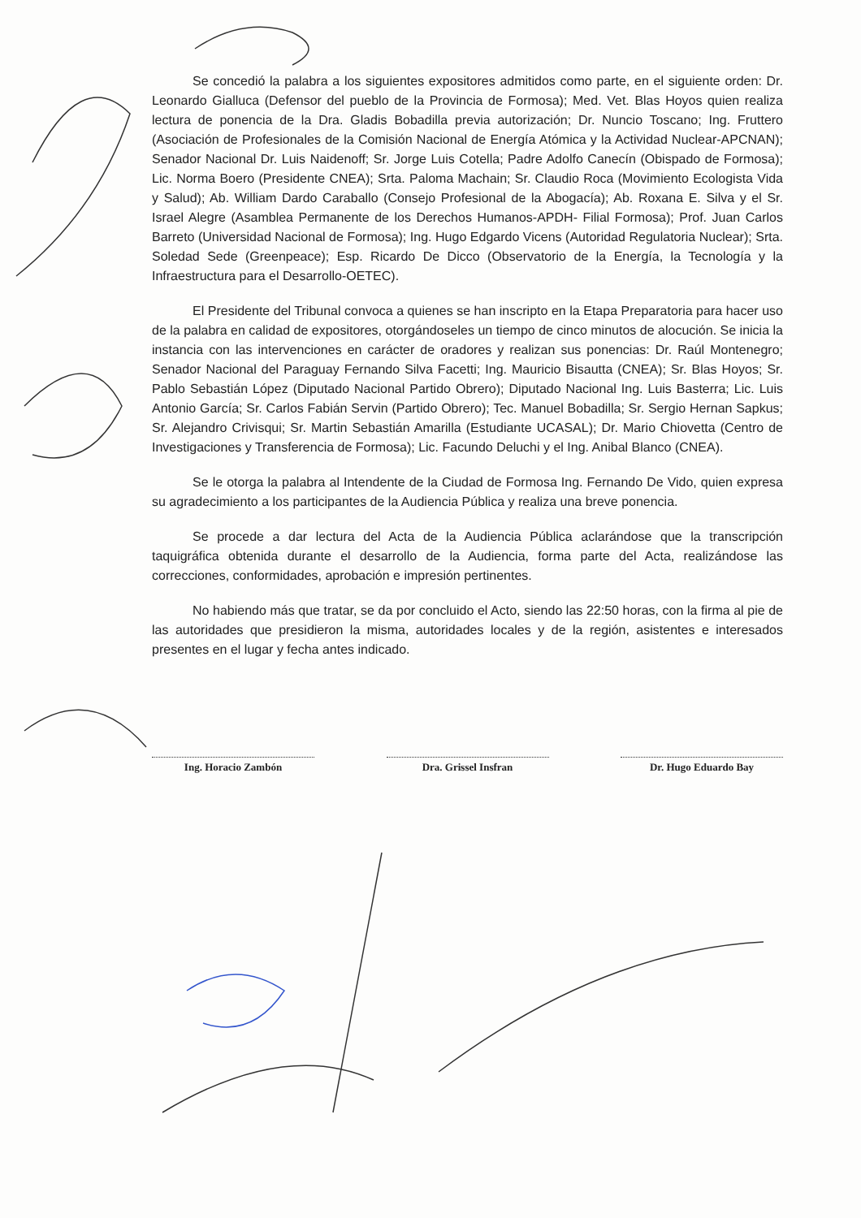Se concedió la palabra a los siguientes expositores admitidos como parte, en el siguiente orden: Dr. Leonardo Gialluca (Defensor del pueblo de la Provincia de Formosa); Med. Vet. Blas Hoyos quien realiza lectura de ponencia de la Dra. Gladis Bobadilla previa autorización; Dr. Nuncio Toscano; Ing. Fruttero (Asociación de Profesionales de la Comisión Nacional de Energía Atómica y la Actividad Nuclear-APCNAN); Senador Nacional Dr. Luis Naidenoff; Sr. Jorge Luis Cotella; Padre Adolfo Canecín (Obispado de Formosa); Lic. Norma Boero (Presidente CNEA); Srta. Paloma Machain; Sr. Claudio Roca (Movimiento Ecologista Vida y Salud); Ab. William Dardo Caraballo (Consejo Profesional de la Abogacía); Ab. Roxana E. Silva y el Sr. Israel Alegre (Asamblea Permanente de los Derechos Humanos-APDH- Filial Formosa); Prof. Juan Carlos Barreto (Universidad Nacional de Formosa); Ing. Hugo Edgardo Vicens (Autoridad Regulatoria Nuclear); Srta. Soledad Sede (Greenpeace); Esp. Ricardo De Dicco (Observatorio de la Energía, la Tecnología y la Infraestructura para el Desarrollo-OETEC).
El Presidente del Tribunal convoca a quienes se han inscripto en la Etapa Preparatoria para hacer uso de la palabra en calidad de expositores, otorgándoseles un tiempo de cinco minutos de alocución. Se inicia la instancia con las intervenciones en carácter de oradores y realizan sus ponencias: Dr. Raúl Montenegro; Senador Nacional del Paraguay Fernando Silva Facetti; Ing. Mauricio Bisautta (CNEA); Sr. Blas Hoyos; Sr. Pablo Sebastián López (Diputado Nacional Partido Obrero); Diputado Nacional Ing. Luis Basterra; Lic. Luis Antonio García; Sr. Carlos Fabián Servin (Partido Obrero); Tec. Manuel Bobadilla; Sr. Sergio Hernan Sapkus; Sr. Alejandro Crivisqui; Sr. Martin Sebastián Amarilla (Estudiante UCASAL); Dr. Mario Chiovetta (Centro de Investigaciones y Transferencia de Formosa); Lic. Facundo Deluchi y el Ing. Anibal Blanco (CNEA).
Se le otorga la palabra al Intendente de la Ciudad de Formosa Ing. Fernando De Vido, quien expresa su agradecimiento a los participantes de la Audiencia Pública y realiza una breve ponencia.
Se procede a dar lectura del Acta de la Audiencia Pública aclarándose que la transcripción taquigráfica obtenida durante el desarrollo de la Audiencia, forma parte del Acta, realizándose las correcciones, conformidades, aprobación e impresión pertinentes.
No habiendo más que tratar, se da por concluido el Acto, siendo las 22:50 horas, con la firma al pie de las autoridades que presidieron la misma, autoridades locales y de la región, asistentes e interesados presentes en el lugar y fecha antes indicado.
Ing. Horacio Zambón Dra. Grissel Insfran Dr. Hugo Eduardo Bay